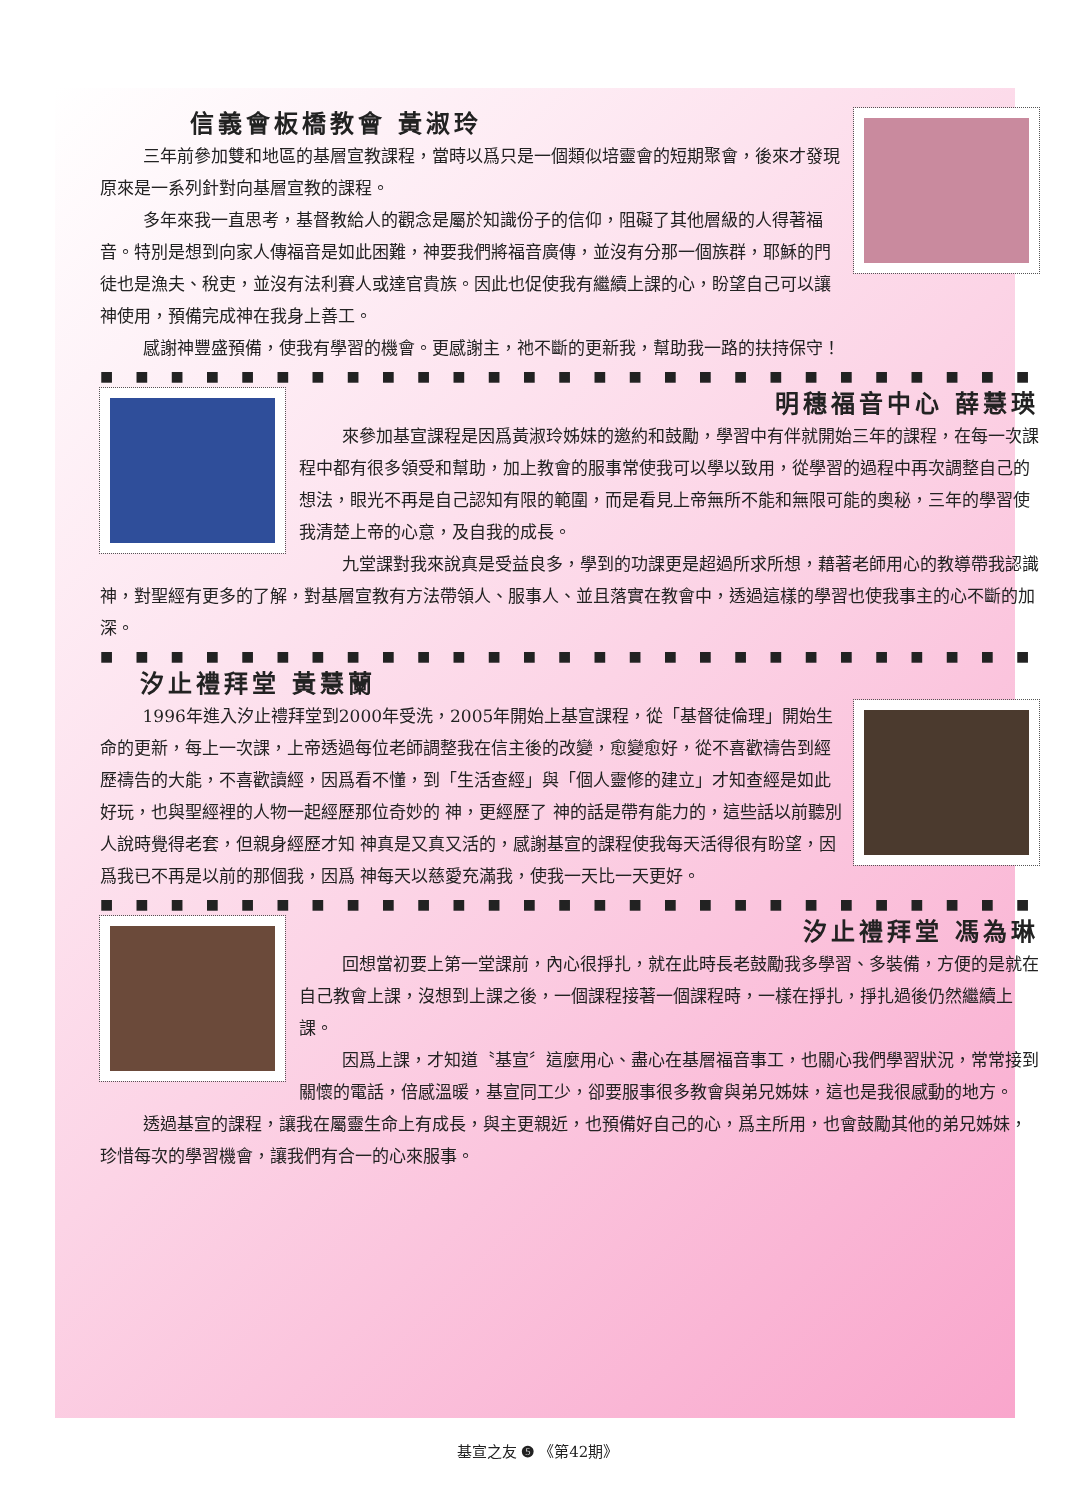信義會板橋教會 黃淑玲
三年前參加雙和地區的基層宣教課程，當時以爲只是一個類似培靈會的短期聚會，後來才發現原來是一系列針對向基層宣教的課程。
多年來我一直思考，基督教給人的觀念是屬於知識份子的信仰，阻礙了其他層級的人得著福音。特別是想到向家人傳福音是如此困難，神要我們將福音廣傳，並沒有分那一個族群，耶穌的門徒也是漁夫、稅吏，並沒有法利賽人或達官貴族。因此也促使我有繼續上課的心，盼望自己可以讓神使用，預備完成神在我身上善工。
感謝神豐盛預備，使我有學習的機會。更感謝主，祂不斷的更新我，幫助我一路的扶持保守！
■■■■■■■■■■■■■■■■■■■■■■■■■■■■■■■■■■■■■■■■
明穗福音中心 薛慧瑛
來參加基宣課程是因爲黃淑玲姊妹的邀約和鼓勵，學習中有伴就開始三年的課程，在每一次課程中都有很多領受和幫助，加上教會的服事常使我可以學以致用，從學習的過程中再次調整自己的想法，眼光不再是自己認知有限的範圍，而是看見上帝無所不能和無限可能的奧秘，三年的學習使我清楚上帝的心意，及自我的成長。
九堂課對我來說真是受益良多，學到的功課更是超過所求所想，藉著老師用心的教導帶我認識神，對聖經有更多的了解，對基層宣教有方法帶領人、服事人、並且落實在教會中，透過這樣的學習也使我事主的心不斷的加深。
■■■■■■■■■■■■■■■■■■■■■■■■■■■■■■■■■■■■■■■■
汐止禮拜堂 黃慧蘭
1996年進入汐止禮拜堂到2000年受洗，2005年開始上基宣課程，從「基督徒倫理」開始生命的更新，每上一次課，上帝透過每位老師調整我在信主後的改變，愈變愈好，從不喜歡禱告到經歷禱告的大能，不喜歡讀經，因爲看不懂，到「生活查經」與「個人靈修的建立」才知查經是如此好玩，也與聖經裡的人物一起經歷那位奇妙的 神，更經歷了 神的話是帶有能力的，這些話以前聽別人說時覺得老套，但親身經歷才知 神真是又真又活的，感謝基宣的課程使我每天活得很有盼望，因爲我已不再是以前的那個我，因爲 神每天以慈愛充滿我，使我一天比一天更好。
■■■■■■■■■■■■■■■■■■■■■■■■■■■■■■■■■■■■■■■■
汐止禮拜堂 馮為琳
回想當初要上第一堂課前，內心很掙扎，就在此時長老鼓勵我多學習、多裝備，方便的是就在自己教會上課，沒想到上課之後，一個課程接著一個課程時，一樣在掙扎，掙扎過後仍然繼續上課。
因爲上課，才知道〝基宣〞這麼用心、盡心在基層福音事工，也關心我們學習狀況，常常接到關懷的電話，倍感溫暖，基宣同工少，卻要服事很多教會與弟兄姊妹，這也是我很感動的地方。
透過基宣的課程，讓我在屬靈生命上有成長，與主更親近，也預備好自己的心，爲主所用，也會鼓勵其他的弟兄姊妹，珍惜每次的學習機會，讓我們有合一的心來服事。
基宣之友 ❺ 《第42期》